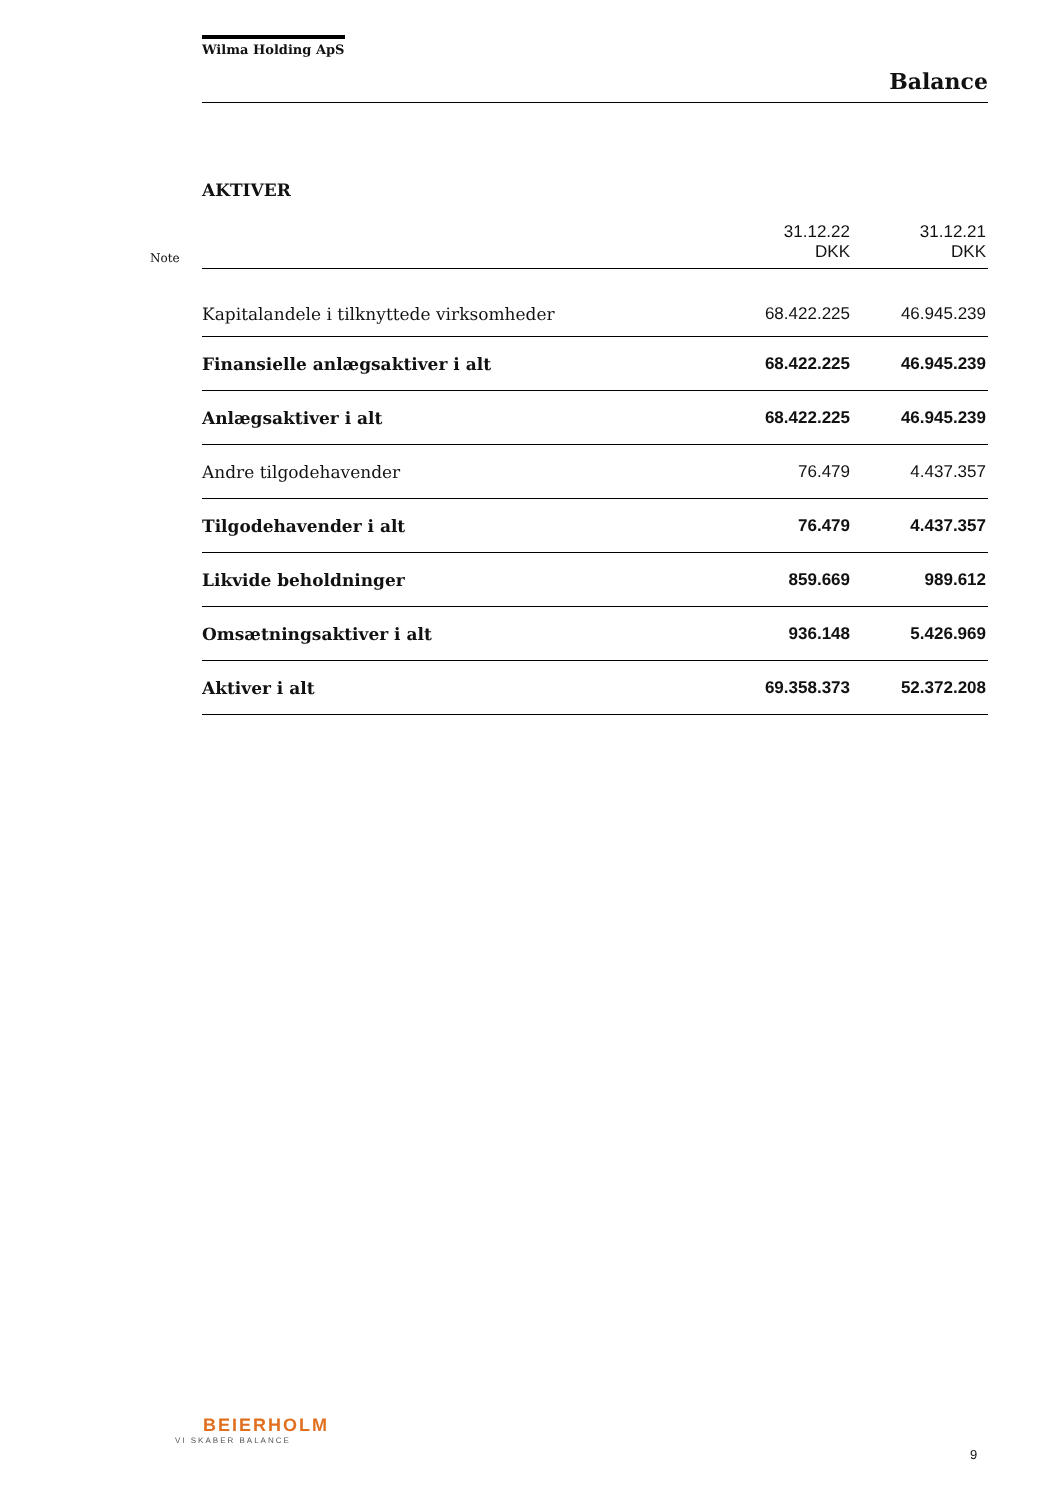Wilma Holding ApS
Balance
AKTIVER
| Note | | 31.12.22 DKK | 31.12.21 DKK |
| | Kapitalandele i tilknyttede virksomheder | 68.422.225 | 46.945.239 |
| | Finansielle anlægsaktiver i alt | 68.422.225 | 46.945.239 |
| | Anlægsaktiver i alt | 68.422.225 | 46.945.239 |
| | Andre tilgodehavender | 76.479 | 4.437.357 |
| | Tilgodehavender i alt | 76.479 | 4.437.357 |
| | Likvide beholdninger | 859.669 | 989.612 |
| | Omsætningsaktiver i alt | 936.148 | 5.426.969 |
| | Aktiver i alt | 69.358.373 | 52.372.208 |
BEIERHOLM
VI SKABER BALANCE
9